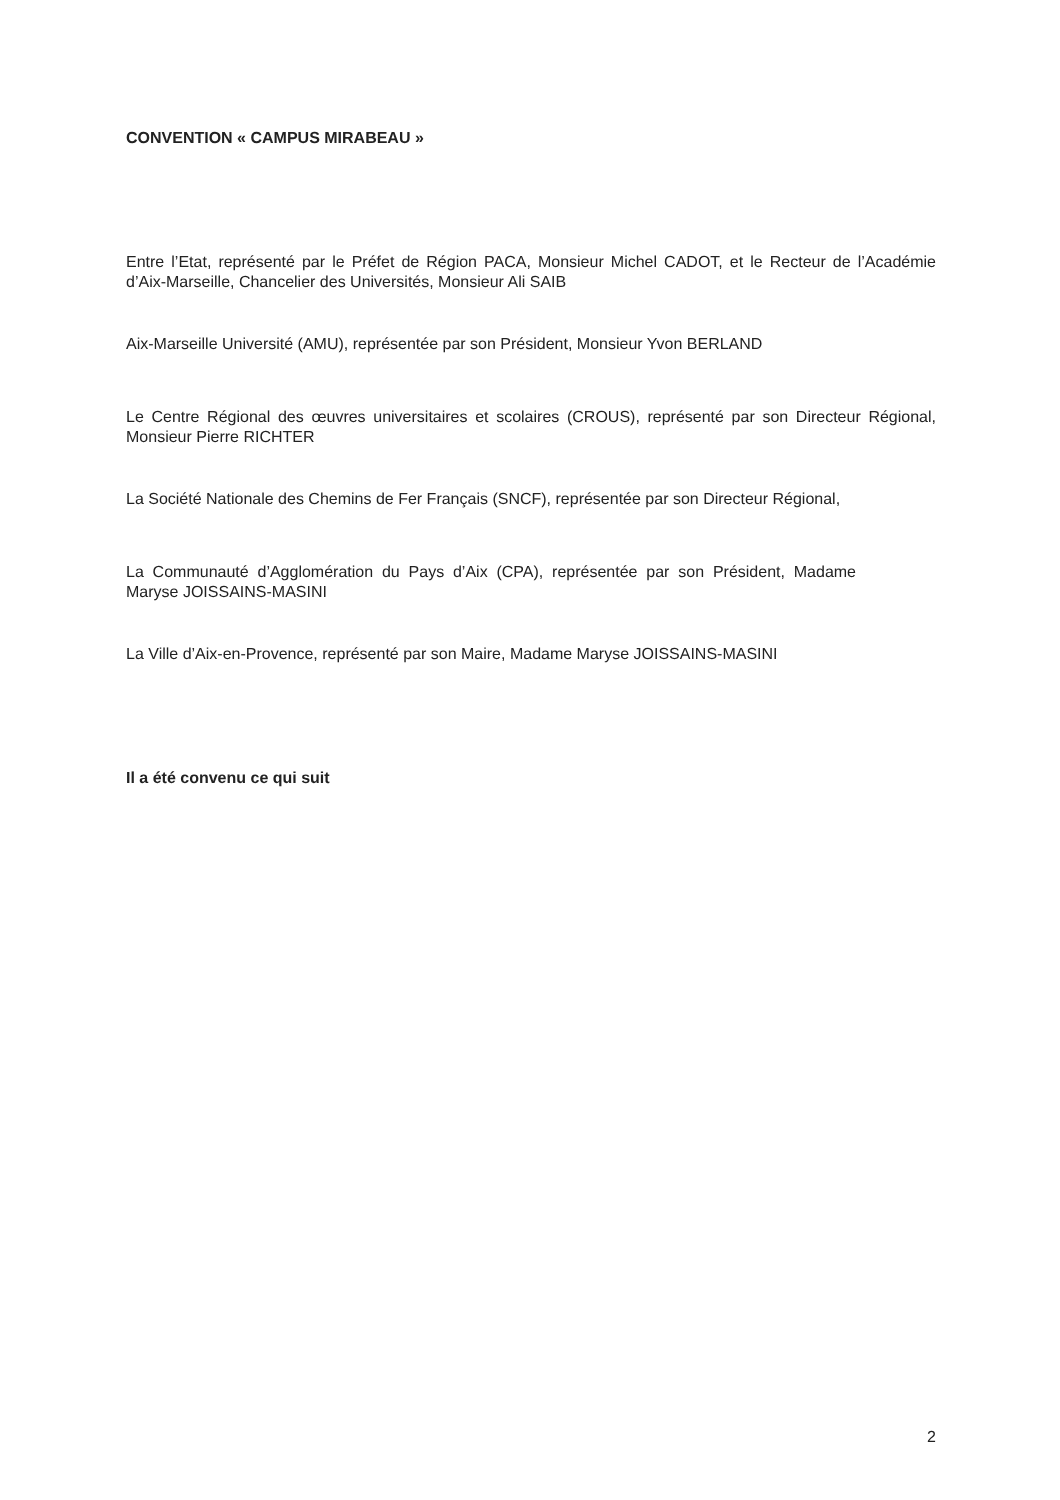CONVENTION « CAMPUS MIRABEAU »
Entre l’Etat, représenté par le Préfet de Région PACA, Monsieur Michel CADOT, et le Recteur de l’Académie d’Aix-Marseille, Chancelier des Universités, Monsieur Ali SAIB
Aix-Marseille Université (AMU), représentée par son Président, Monsieur Yvon BERLAND
Le Centre Régional des œuvres universitaires et scolaires (CROUS), représenté par son Directeur Régional, Monsieur Pierre RICHTER
La Société Nationale des Chemins de Fer Français (SNCF), représentée par son Directeur Régional,
La Communauté d’Agglomération du Pays d’Aix (CPA), représentée par son Président, Madame Maryse JOISSAINS-MASINI
La Ville d’Aix-en-Provence, représenté par son Maire, Madame Maryse JOISSAINS-MASINI
Il a été convenu ce qui suit
2